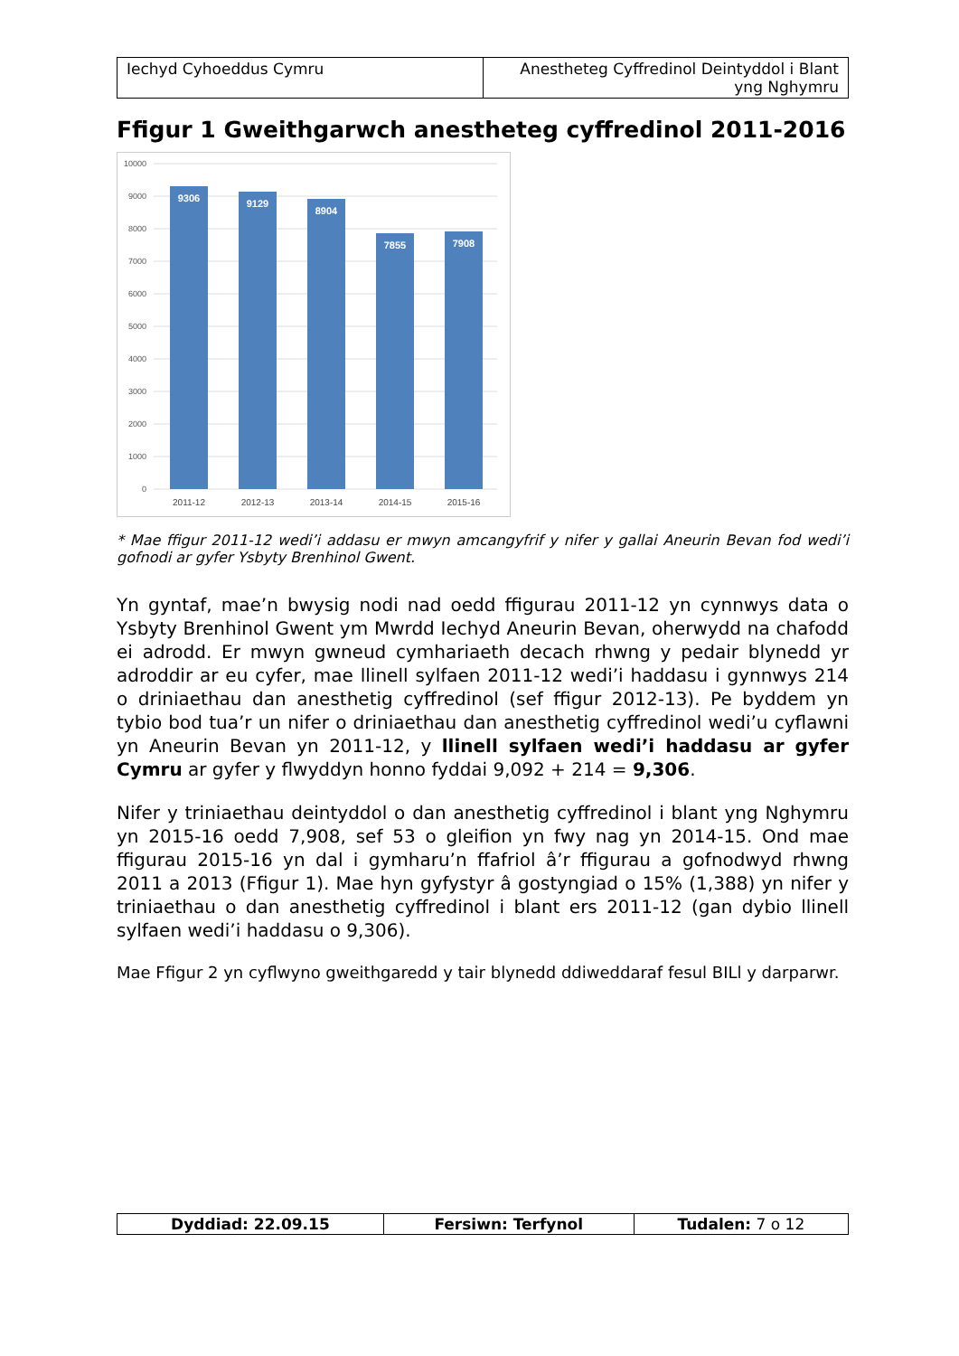| Iechyd Cyhoeddus Cymru | Anestheteg Cyffredinol Deintyddol i Blant yng Nghymru |
Ffigur 1 Gweithgarwch anestheteg cyffredinol 2011-2016
10000
9000
8000
7000
6000
5000
4000
3000
2000
1000
0
9306
9129
8904
7855
7908
2011-12
2012-13
2013-14
2014-15
2015-16
* Mae ffigur 2011-12 wedi’i addasu er mwyn amcangyfrif y nifer y gallai Aneurin Bevan fod wedi’i gofnodi ar gyfer Ysbyty Brenhinol Gwent.
Yn gyntaf, mae’n bwysig nodi nad oedd ffigurau 2011-12 yn cynnwys data o Ysbyty Brenhinol Gwent ym Mwrdd Iechyd Aneurin Bevan, oherwydd na chafodd ei adrodd. Er mwyn gwneud cymhariaeth decach rhwng y pedair blynedd yr adroddir ar eu cyfer, mae llinell sylfaen 2011-12 wedi’i haddasu i gynnwys 214 o driniaethau dan anesthetig cyffredinol (sef ffigur 2012-13). Pe byddem yn tybio bod tua’r un nifer o driniaethau dan anesthetig cyffredinol wedi’u cyflawni yn Aneurin Bevan yn 2011-12, y llinell sylfaen wedi’i haddasu ar gyfer Cymru ar gyfer y flwyddyn honno fyddai 9,092 + 214 = 9,306.
Nifer y triniaethau deintyddol o dan anesthetig cyffredinol i blant yng Nghymru yn 2015-16 oedd 7,908, sef 53 o gleifion yn fwy nag yn 2014-15. Ond mae ffigurau 2015-16 yn dal i gymharu’n ffafriol â’r ffigurau a gofnodwyd rhwng 2011 a 2013 (Ffigur 1). Mae hyn gyfystyr â gostyngiad o 15% (1,388) yn nifer y triniaethau o dan anesthetig cyffredinol i blant ers 2011-12 (gan dybio llinell sylfaen wedi’i haddasu o 9,306).
Mae Ffigur 2 yn cyflwyno gweithgaredd y tair blynedd ddiweddaraf fesul BILl y darparwr.
| Dyddiad: 22.09.15 | Fersiwn: Terfynol | Tudalen: 7 o 12 |